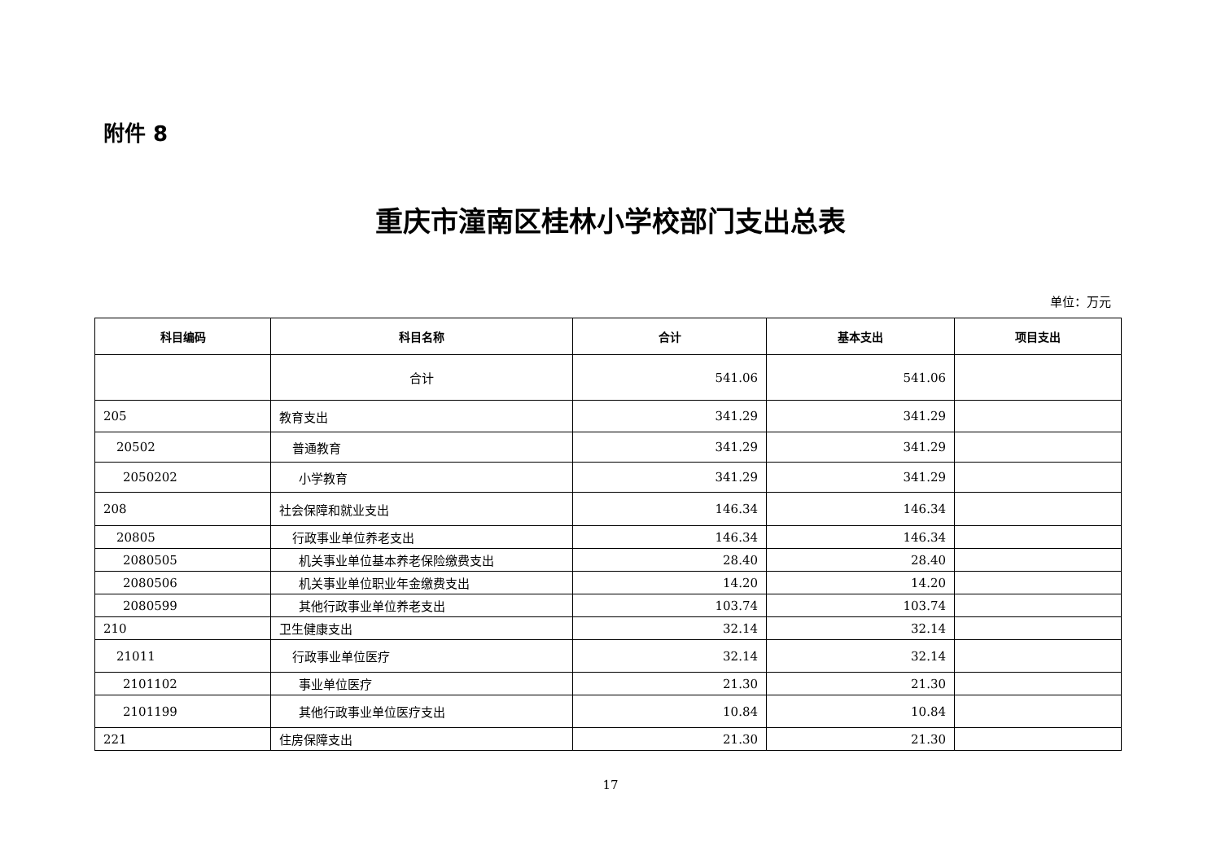附件 8
重庆市潼南区桂林小学校部门支出总表
单位：万元
| 科目编码 | 科目名称 | 合计 | 基本支出 | 项目支出 |
| --- | --- | --- | --- | --- |
| | 合计 | 541.06 | 541.06 | |
| 205 | 教育支出 | 341.29 | 341.29 | |
| 20502 | 普通教育 | 341.29 | 341.29 | |
| 2050202 | 小学教育 | 341.29 | 341.29 | |
| 208 | 社会保障和就业支出 | 146.34 | 146.34 | |
| 20805 | 行政事业单位养老支出 | 146.34 | 146.34 | |
| 2080505 | 机关事业单位基本养老保险缴费支出 | 28.40 | 28.40 | |
| 2080506 | 机关事业单位职业年金缴费支出 | 14.20 | 14.20 | |
| 2080599 | 其他行政事业单位养老支出 | 103.74 | 103.74 | |
| 210 | 卫生健康支出 | 32.14 | 32.14 | |
| 21011 | 行政事业单位医疗 | 32.14 | 32.14 | |
| 2101102 | 事业单位医疗 | 21.30 | 21.30 | |
| 2101199 | 其他行政事业单位医疗支出 | 10.84 | 10.84 | |
| 221 | 住房保障支出 | 21.30 | 21.30 | |
17